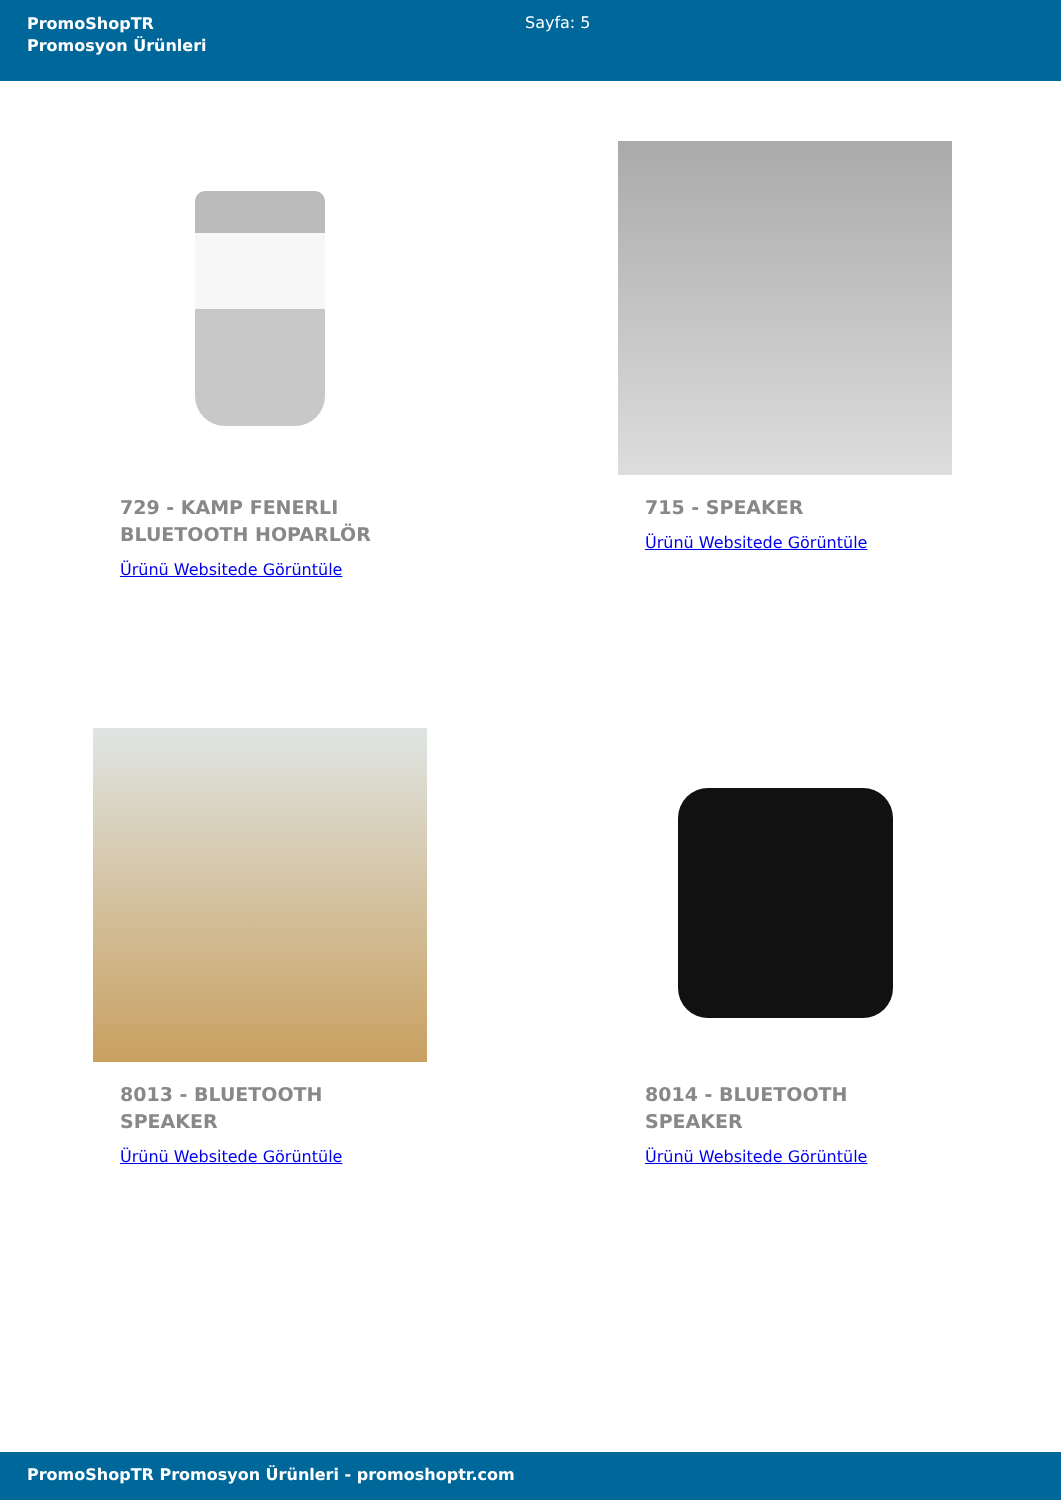PromoShopTR
Promosyon Ürünleri
Sayfa: 5
729 - KAMP FENERLI BLUETOOTH HOPARLÖR
Ürünü Websitede Görüntüle
715 - SPEAKER
Ürünü Websitede Görüntüle
8013 - BLUETOOTH SPEAKER
Ürünü Websitede Görüntüle
8014 - BLUETOOTH SPEAKER
Ürünü Websitede Görüntüle
PromoShopTR Promosyon Ürünleri - promoshoptr.com